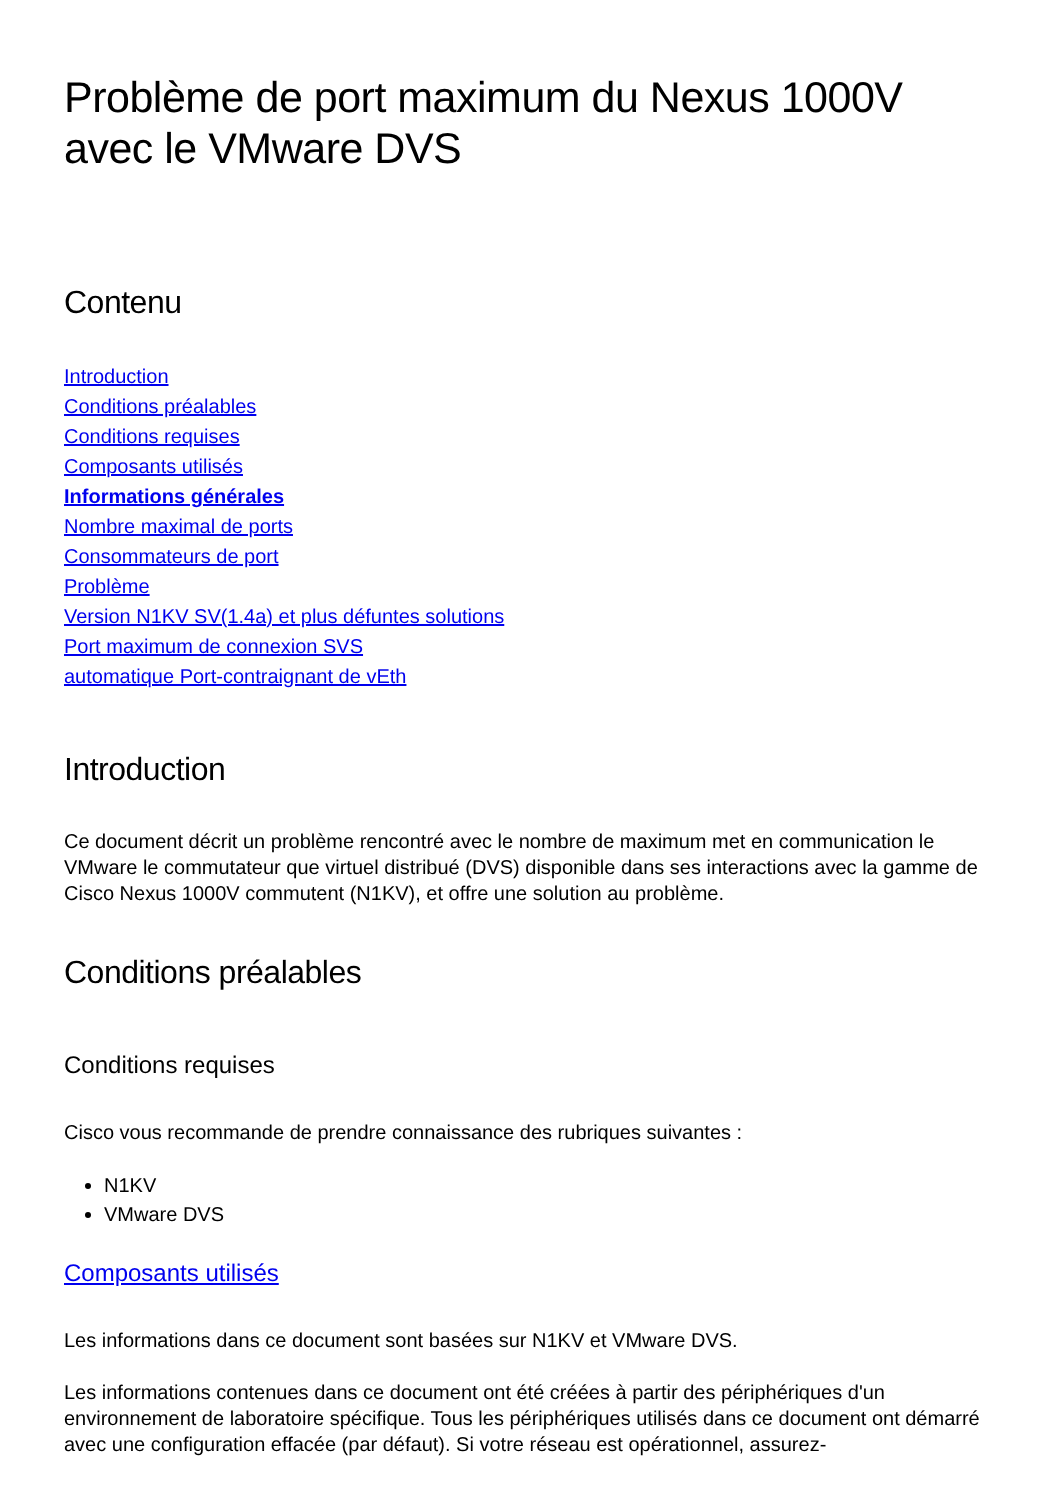Problème de port maximum du Nexus 1000V avec le VMware DVS
Contenu
Introduction
Conditions préalables
Conditions requises
Composants utilisés
Informations générales
Nombre maximal de ports
Consommateurs de port
Problème
Version N1KV SV(1.4a) et plus défuntes solutions
Port maximum de connexion SVS
automatique Port-contraignant de vEth
Introduction
Ce document décrit un problème rencontré avec le nombre de maximum met en communication le VMware le commutateur que virtuel distribué (DVS) disponible dans ses interactions avec la gamme de Cisco Nexus 1000V commutent (N1KV), et offre une solution au problème.
Conditions préalables
Conditions requises
Cisco vous recommande de prendre connaissance des rubriques suivantes :
N1KV
VMware DVS
Composants utilisés
Les informations dans ce document sont basées sur N1KV et VMware DVS.
Les informations contenues dans ce document ont été créées à partir des périphériques d'un environnement de laboratoire spécifique. Tous les périphériques utilisés dans ce document ont démarré avec une configuration effacée (par défaut). Si votre réseau est opérationnel, assurez-